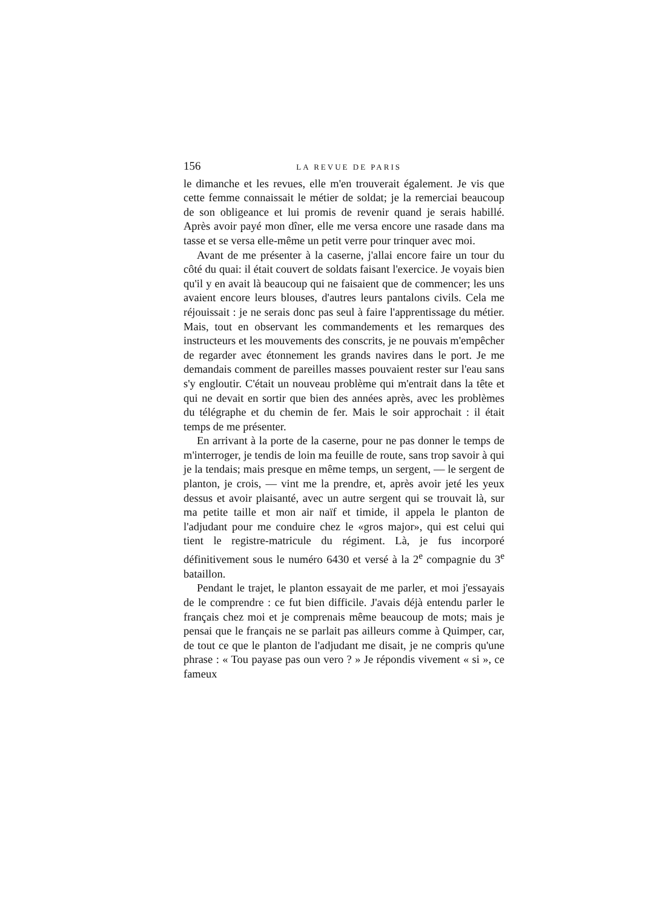156 LA REVUE DE PARIS
le dimanche et les revues, elle m'en trouverait également. Je vis que cette femme connaissait le métier de soldat; je la remerciai beaucoup de son obligeance et lui promis de revenir quand je serais habillé. Après avoir payé mon dîner, elle me versa encore une rasade dans ma tasse et se versa elle-même un petit verre pour trinquer avec moi.
Avant de me présenter à la caserne, j'allai encore faire un tour du côté du quai: il était couvert de soldats faisant l'exercice. Je voyais bien qu'il y en avait là beaucoup qui ne faisaient que de commencer; les uns avaient encore leurs blouses, d'autres leurs pantalons civils. Cela me réjouissait : je ne serais donc pas seul à faire l'apprentissage du métier. Mais, tout en observant les commandements et les remarques des instructeurs et les mouvements des conscrits, je ne pouvais m'empêcher de regarder avec étonnement les grands navires dans le port. Je me demandais comment de pareilles masses pouvaient rester sur l'eau sans s'y engloutir. C'était un nouveau problème qui m'entrait dans la tête et qui ne devait en sortir que bien des années après, avec les problèmes du télégraphe et du chemin de fer. Mais le soir approchait : il était temps de me présenter.
En arrivant à la porte de la caserne, pour ne pas donner le temps de m'interroger, je tendis de loin ma feuille de route, sans trop savoir à qui je la tendais; mais presque en même temps, un sergent, — le sergent de planton, je crois, — vint me la prendre, et, après avoir jeté les yeux dessus et avoir plaisanté, avec un autre sergent qui se trouvait là, sur ma petite taille et mon air naïf et timide, il appela le planton de l'adjudant pour me conduire chez le «gros major», qui est celui qui tient le registre-matricule du régiment. Là, je fus incorporé définitivement sous le numéro 6430 et versé à la 2<sup>e</sup> compagnie du 3<sup>e</sup> bataillon.
Pendant le trajet, le planton essayait de me parler, et moi j'essayais de le comprendre : ce fut bien difficile. J'avais déjà entendu parler le français chez moi et je comprenais même beaucoup de mots; mais je pensai que le français ne se parlait pas ailleurs comme à Quimper, car, de tout ce que le planton de l'adjudant me disait, je ne compris qu'une phrase : « Tou payase pas oun vero ? » Je répondis vivement « si », ce fameux